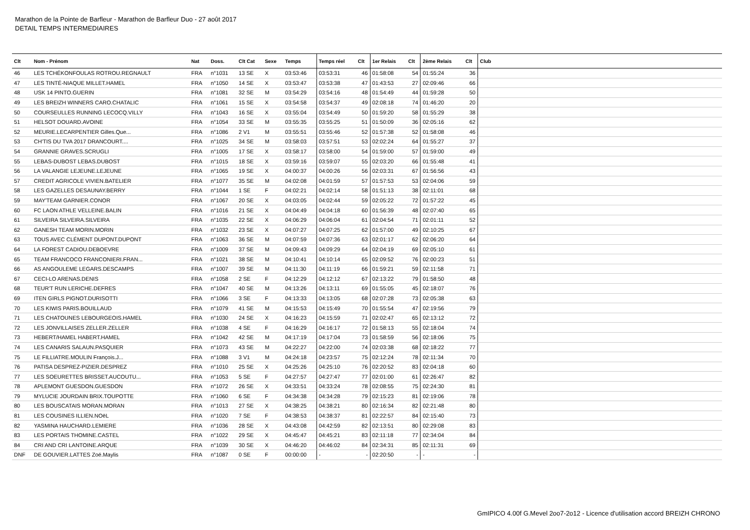Marathon de la Pointe de Barfleur - Marathon de Barfleur Duo - 27 août 2017
DETAIL TEMPS INTERMEDIAIRES
| Clt | Nom - Prénom | Nat | Doss. | Clt Cat | Sexe | Temps | Temps réel | Clt | 1er Relais | Clt | 2ème Relais | Clt | Club |
| --- | --- | --- | --- | --- | --- | --- | --- | --- | --- | --- | --- | --- | --- |
| 46 | LES TCHÉKONFOULAS ROTROU.REGNAULT | FRA | n°1031 | 13 SE | X | 03:53:46 | 03:53:31 | 46 | 01:58:08 | 54 | 01:55:24 | 36 | |
| 47 | LES TINTÉ-NIAQUE MILLET.HAMEL | FRA | n°1050 | 14 SE | X | 03:53:47 | 03:53:38 | 47 | 01:43:53 | 27 | 02:09:46 | 66 | |
| 48 | USK 14 PINTO.GUERIN | FRA | n°1081 | 32 SE | M | 03:54:29 | 03:54:16 | 48 | 01:54:49 | 44 | 01:59:28 | 50 | |
| 49 | LES BREIZH WINNERS CARO.CHATALIC | FRA | n°1061 | 15 SE | X | 03:54:58 | 03:54:37 | 49 | 02:08:18 | 74 | 01:46:20 | 20 | |
| 50 | COURSEULLES RUNNING LECOCQ.VILLY | FRA | n°1043 | 16 SE | X | 03:55:04 | 03:54:49 | 50 | 01:59:20 | 58 | 01:55:29 | 38 | |
| 51 | HELSOT DOUARD.AVOINE | FRA | n°1054 | 33 SE | M | 03:55:35 | 03:55:25 | 51 | 01:50:09 | 36 | 02:05:16 | 62 | |
| 52 | MEURIE.LECARPENTIER Gilles.Que... | FRA | n°1086 | 2 V1 | M | 03:55:51 | 03:55:46 | 52 | 01:57:38 | 52 | 01:58:08 | 46 | |
| 53 | CH'TIS DU TVA 2017 DRANCOURT.... | FRA | n°1025 | 34 SE | M | 03:58:03 | 03:57:51 | 53 | 02:02:24 | 64 | 01:55:27 | 37 | |
| 54 | GRANNIE GRAVES.SCRUGLI | FRA | n°1005 | 17 SE | X | 03:58:17 | 03:58:00 | 54 | 01:59:00 | 57 | 01:59:00 | 49 | |
| 55 | LEBAS-DUBOST LEBAS.DUBOST | FRA | n°1015 | 18 SE | X | 03:59:16 | 03:59:07 | 55 | 02:03:20 | 66 | 01:55:48 | 41 | |
| 56 | LA VALANGIE LEJEUNE.LEJEUNE | FRA | n°1065 | 19 SE | X | 04:00:37 | 04:00:26 | 56 | 02:03:31 | 67 | 01:56:56 | 43 | |
| 57 | CREDIT AGRICOLE VIVIEN.BATELIER | FRA | n°1077 | 35 SE | M | 04:02:08 | 04:01:59 | 57 | 01:57:53 | 53 | 02:04:06 | 59 | |
| 58 | LES GAZELLES DESAUNAY.BERRY | FRA | n°1044 | 1 SE | F | 04:02:21 | 04:02:14 | 58 | 01:51:13 | 38 | 02:11:01 | 68 | |
| 59 | MAY'TEAM GARNIER.CONOR | FRA | n°1067 | 20 SE | X | 04:03:05 | 04:02:44 | 59 | 02:05:22 | 72 | 01:57:22 | 45 | |
| 60 | FC LAON ATHLE VELLEINE.BALIN | FRA | n°1016 | 21 SE | X | 04:04:49 | 04:04:18 | 60 | 01:56:39 | 48 | 02:07:40 | 65 | |
| 61 | SILVEIRA SILVEIRA.SILVEIRA | FRA | n°1035 | 22 SE | X | 04:06:29 | 04:06:04 | 61 | 02:04:54 | 71 | 02:01:11 | 52 | |
| 62 | GANESH TEAM MORIN.MORIN | FRA | n°1032 | 23 SE | X | 04:07:27 | 04:07:25 | 62 | 01:57:00 | 49 | 02:10:25 | 67 | |
| 63 | TOUS AVEC CLÉMENT DUPONT.DUPONT | FRA | n°1063 | 36 SE | M | 04:07:59 | 04:07:36 | 63 | 02:01:17 | 62 | 02:06:20 | 64 | |
| 64 | LA FOREST CADIOU.DEBOEVRE | FRA | n°1009 | 37 SE | M | 04:09:43 | 04:09:29 | 64 | 02:04:19 | 69 | 02:05:10 | 61 | |
| 65 | TEAM FRANCOCO FRANCONIERI.FRAN... | FRA | n°1021 | 38 SE | M | 04:10:41 | 04:10:14 | 65 | 02:09:52 | 76 | 02:00:23 | 51 | |
| 66 | AS ANGOULEME LEGARS.DESCAMPS | FRA | n°1007 | 39 SE | M | 04:11:30 | 04:11:19 | 66 | 01:59:21 | 59 | 02:11:58 | 71 | |
| 67 | CECI-LO ARENAS.DENIS | FRA | n°1058 | 2 SE | F | 04:12:29 | 04:12:12 | 67 | 02:13:22 | 79 | 01:58:50 | 48 | |
| 68 | TEUR'T RUN LERICHE.DEFRES | FRA | n°1047 | 40 SE | M | 04:13:26 | 04:13:11 | 69 | 01:55:05 | 45 | 02:18:07 | 76 | |
| 69 | ITEN GIRLS PIGNOT.DURISOTTI | FRA | n°1066 | 3 SE | F | 04:13:33 | 04:13:05 | 68 | 02:07:28 | 73 | 02:05:38 | 63 | |
| 70 | LES KIWIS PARIS.BOUILLAUD | FRA | n°1079 | 41 SE | M | 04:15:53 | 04:15:49 | 70 | 01:55:54 | 47 | 02:19:56 | 79 | |
| 71 | LES CHATOUNES LEBOURGEOIS.HAMEL | FRA | n°1030 | 24 SE | X | 04:16:23 | 04:15:59 | 71 | 02:02:47 | 65 | 02:13:12 | 72 | |
| 72 | LES JONVILLAISES ZELLER.ZELLER | FRA | n°1038 | 4 SE | F | 04:16:29 | 04:16:17 | 72 | 01:58:13 | 55 | 02:18:04 | 74 | |
| 73 | HEBERT/HAMEL HABERT.HAMEL | FRA | n°1042 | 42 SE | M | 04:17:19 | 04:17:04 | 73 | 01:58:59 | 56 | 02:18:06 | 75 | |
| 74 | LES CANARIS SALAUN.PASQUIER | FRA | n°1073 | 43 SE | M | 04:22:27 | 04:22:00 | 74 | 02:03:38 | 68 | 02:18:22 | 77 | |
| 75 | LE FILLIATRE.MOULIN François.J... | FRA | n°1088 | 3 V1 | M | 04:24:18 | 04:23:57 | 75 | 02:12:24 | 78 | 02:11:34 | 70 | |
| 76 | PATISA DESPREZ-PIZIER.DESPREZ | FRA | n°1010 | 25 SE | X | 04:25:26 | 04:25:10 | 76 | 02:20:52 | 83 | 02:04:18 | 60 | |
| 77 | LES SOEURETTES BRISSET.AUCOUTU... | FRA | n°1053 | 5 SE | F | 04:27:57 | 04:27:47 | 77 | 02:01:00 | 61 | 02:26:47 | 82 | |
| 78 | APLEMONT GUESDON.GUESDON | FRA | n°1072 | 26 SE | X | 04:33:51 | 04:33:24 | 78 | 02:08:55 | 75 | 02:24:30 | 81 | |
| 79 | MYLUCIE JOURDAIN BRIX.TOUPOTTE | FRA | n°1060 | 6 SE | F | 04:34:38 | 04:34:28 | 79 | 02:15:23 | 81 | 02:19:06 | 78 | |
| 80 | LES BOUSCATAIS MORAN.MORAN | FRA | n°1013 | 27 SE | X | 04:38:25 | 04:38:21 | 80 | 02:16:34 | 82 | 02:21:48 | 80 | |
| 81 | LES COUSINES ILLIEN.NOëL | FRA | n°1020 | 7 SE | F | 04:38:53 | 04:38:37 | 81 | 02:22:57 | 84 | 02:15:40 | 73 | |
| 82 | YASMINA HAUCHARD.LEMIERE | FRA | n°1036 | 28 SE | X | 04:43:08 | 04:42:59 | 82 | 02:13:51 | 80 | 02:29:08 | 83 | |
| 83 | LES PORTAIS THOMINE.CASTEL | FRA | n°1022 | 29 SE | X | 04:45:47 | 04:45:21 | 83 | 02:11:18 | 77 | 02:34:04 | 84 | |
| 84 | CRI AND CRI LANTOINE.ARQUE | FRA | n°1039 | 30 SE | X | 04:46:20 | 04:46:02 | 84 | 02:34:31 | 85 | 02:11:31 | 69 | |
| DNF | DE GOUVIER.LATTES Zoé.Maylis | FRA | n°1087 | 0 SE | F | 00:00:00 | - | - | 02:20:50 | - | - | - | |
GmIPICO 4.00f G.Mevel 2oo7-2o12 - Licence d'utilisation accord BREIZH CHRONO